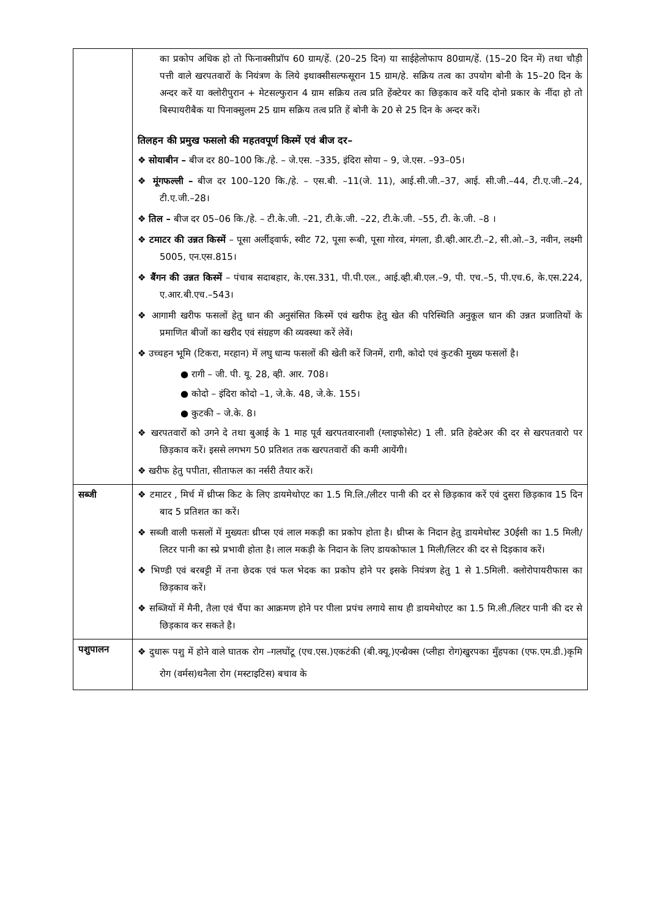| | का प्रकोप अधिक हो तो फिनाक्सीप्रॉप 60 ग्राम/हें. (20–25 दिन) या साईहेलोफाप 80ग्राम/हें. (15–20 दिन में) तथा चौड़ी पत्ती वाले खरपतवारों के नियंत्रण के लिये इथाक्सीसल्फसूरान 15 ग्राम/हे. सक्रिय तत्व का उपयोग बोनी के 15–20 दिन के अन्दर करें या क्लोरीपुरान + मेटसल्फुरान 4 ग्राम सक्रिय तत्व प्रति हेंक्टेयर का छिड़काव करें यदि दोनो प्रकार के नींदा हो तो बिस्पायरीबैक या पिनाक्सुलम 25 ग्राम सक्रिय तत्व प्रति हें बोनी के 20 से 25 दिन के अन्दर करें। तिलहन की प्रमुख फसलो की महतवपूर्ण किस्में एवं बीज दर– ❖ सोयाबीन – बीज दर 80–100 कि./हे. – जे.एस. –335, इंदिरा सोया – 9, जे.एस. –93–05। ❖ मूंगफल्ली – बीज दर 100–120 कि./हे. – एस.बी. –11(जे. 11), आई.सी.जी.–37, आई. सी.जी.–44, टी.ए.जी.–24, टी.ए.जी.–28। ❖ तिल – बीज दर 05–06 कि./हे. – टी.के.जी. –21, टी.के.जी. –22, टी.के.जी. –55, टी. के.जी. –8 । ❖ टमाटर की उन्नत किस्में – पूसा अर्लीड्वार्फ, स्वीट 72, पूसा रूबी, पूसा गोरव, मंगला, डी.व्ही.आर.टी.–2, सी.ओ.–3, नवीन, लक्ष्मी 5005, एन.एस.815। ❖ बैंगन की उन्नत किस्में – पंचाब सदाबहार, के.एस.331, पी.पी.एल., आई.व्ही.बी.एल.–9, पी. एच.–5, पी.एच.6, के.एस.224, ए.आर.बी.एच.–543। ❖ आगामी खरीफ फसलों हेतु धान की अनुसंसित किस्में एवं खरीफ हेतु खेत की परिस्थिति अनुकूल धान की उन्नत प्रजातियों के प्रमाणित बीजों का खरीद एवं संग्रहण की व्यवस्था करें लेवें। ❖ उच्चहन भूमि (टिकरा, मरहान) में लघु धान्य फसलों की खेती करें जिनमें, रागी, कोदो एवं कुटकी मुख्य फसलों है। ● रागी – जी. पी. यू. 28, व्ही. आर. 708। ● कोदो – इंदिरा कोदो –1, जे.के. 48, जे.के. 155। ● कुटकी – जे.के. 8। ❖ खरपतवारों को उगने दे तथा बुआई के 1 माह पूर्व खरपतवारनाशी (ग्लाइफोसेट) 1 ली. प्रति हेक्टेअर की दर से खरपतवारो पर छिड़काव करें। इससे लगभग 50 प्रतिशत तक खरपतवारों की कमी आयेंगी। ❖ खरीफ हेतु पपीता, सीताफल का नर्सरी तैयार करें। |
| सब्जी | ❖ टमाटर , मिर्च में थ्रीप्स किट के लिए डायमेथोएट का 1.5 मि.लि./लीटर पानी की दर से छिड़काव करें एवं दुसरा छिड़काव 15 दिन बाद 5 प्रतिशत का करें। ❖ सब्जी वाली फसलों में मुख्यतः थ्रीप्स एवं लाल मकड़ी का प्रकोप होता है। थ्रीप्स के निदान हेतु डायमेथोस्ट 30ईसी का 1.5 मिली/लिटर पानी का स्प्रे प्रभावी होता है। लाल मकड़ी के निदान के लिए डायकोफाल 1 मिली/लिटर की दर से दिड़काव करें। ❖ भिण्डी एवं बरबट्टी में तना छेदक एवं फल भेदक का प्रकोप होने पर इसके नियंत्रण हेतु 1 से 1.5मिली. क्लोरोपायरीफास का छिड़काव करें। ❖ सब्जियों में मैनी, तैला एवं चैंपा का आक्रमण होने पर पीला प्रपंच लगाये साथ ही डायमेथोएट का 1.5 मि.ली./लिटर पानी की दर से छिड़काव कर सकते है। |
| पशुपालन | ❖ दुधारू पशु में होने वाले घातक रोग –गलघोंटू (एच.एस.)एकटंकी (बी.क्यू.)एन्थ्रैक्स (प्लीहा रोग)खुरपका मुँहपका (एफ.एम.डी.)कृमि रोग (वर्मस)थनैला रोग (मस्टाइटिस) बचाव के |